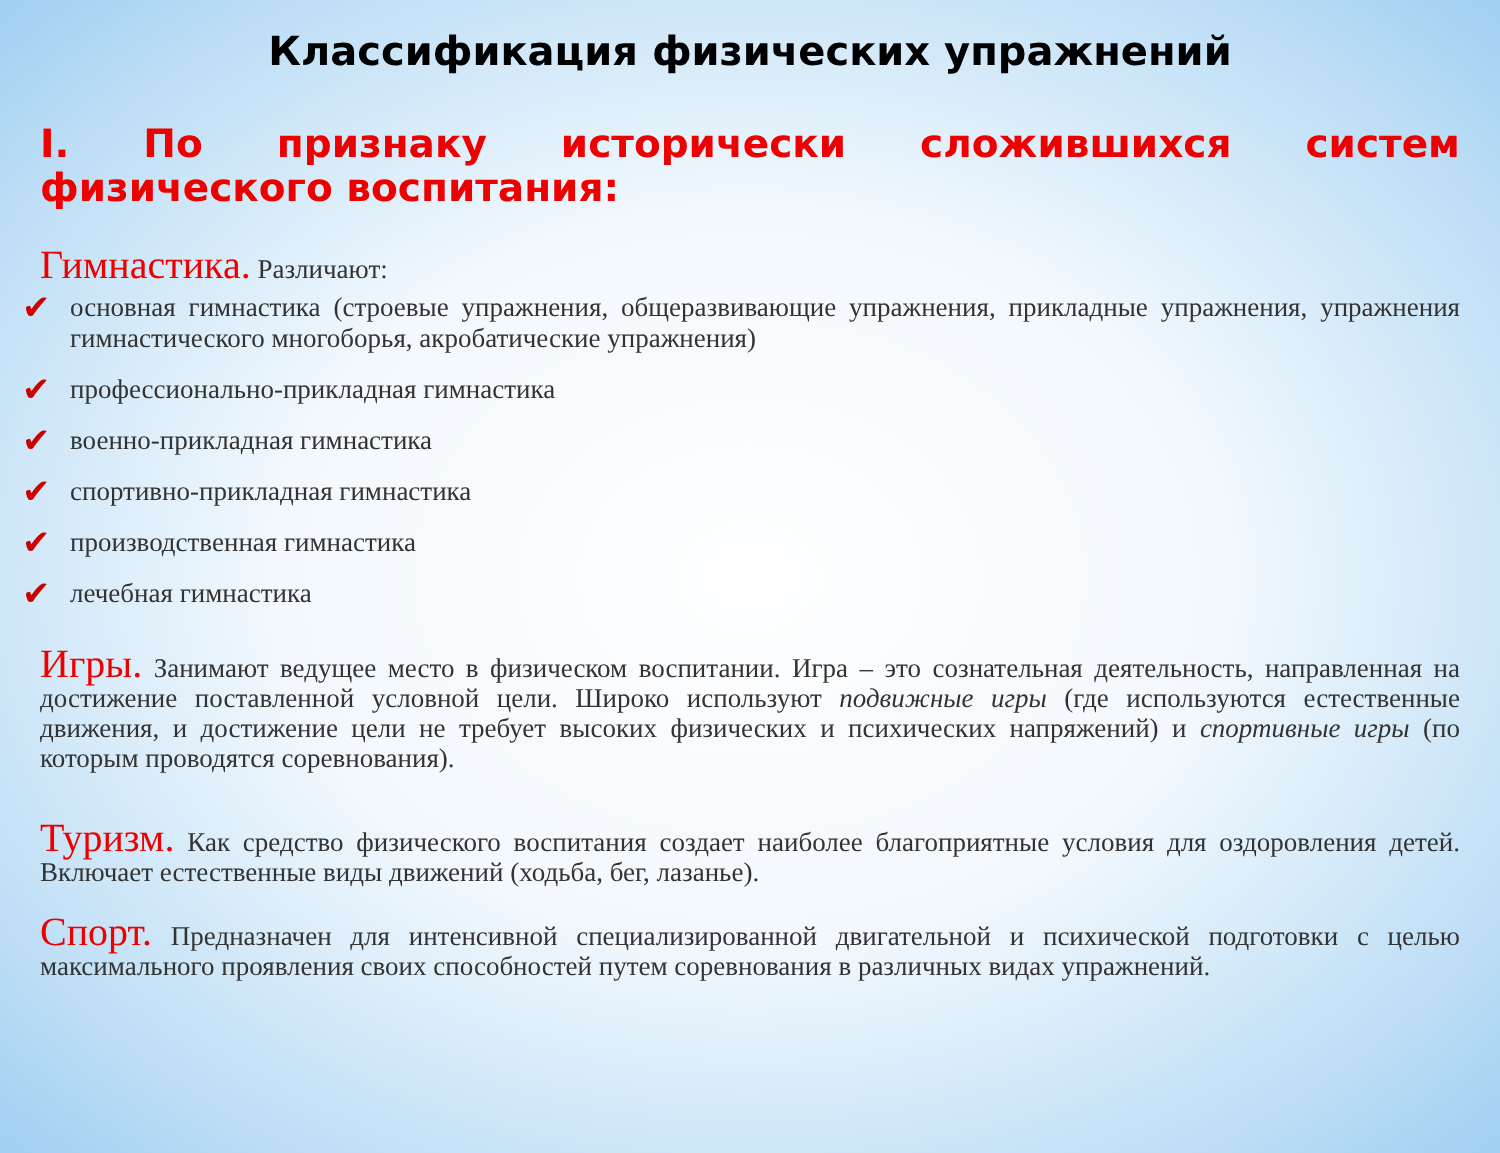Классификация физических упражнений
I. По признаку исторически сложившихся систем физического воспитания:
Гимнастика. Различают:
✔ основная гимнастика (строевые упражнения, общеразвивающие упражнения, прикладные упражнения, упражнения гимнастического многоборья, акробатические упражнения)
✔ профессионально-прикладная гимнастика
✔ военно-прикладная гимнастика
✔ спортивно-прикладная гимнастика
✔ производственная гимнастика
✔ лечебная гимнастика
Игры. Занимают ведущее место в физическом воспитании. Игра – это сознательная деятельность, направленная на достижение поставленной условной цели. Широко используют подвижные игры (где используются естественные движения, и достижение цели не требует высоких физических и психических напряжений) и спортивные игры (по которым проводятся соревнования).
Туризм. Как средство физического воспитания создает наиболее благоприятные условия для оздоровления детей. Включает естественные виды движений (ходьба, бег, лазанье).
Спорт. Предназначен для интенсивной специализированной двигательной и психической подготовки с целью максимального проявления своих способностей путем соревнования в различных видах упражнений.